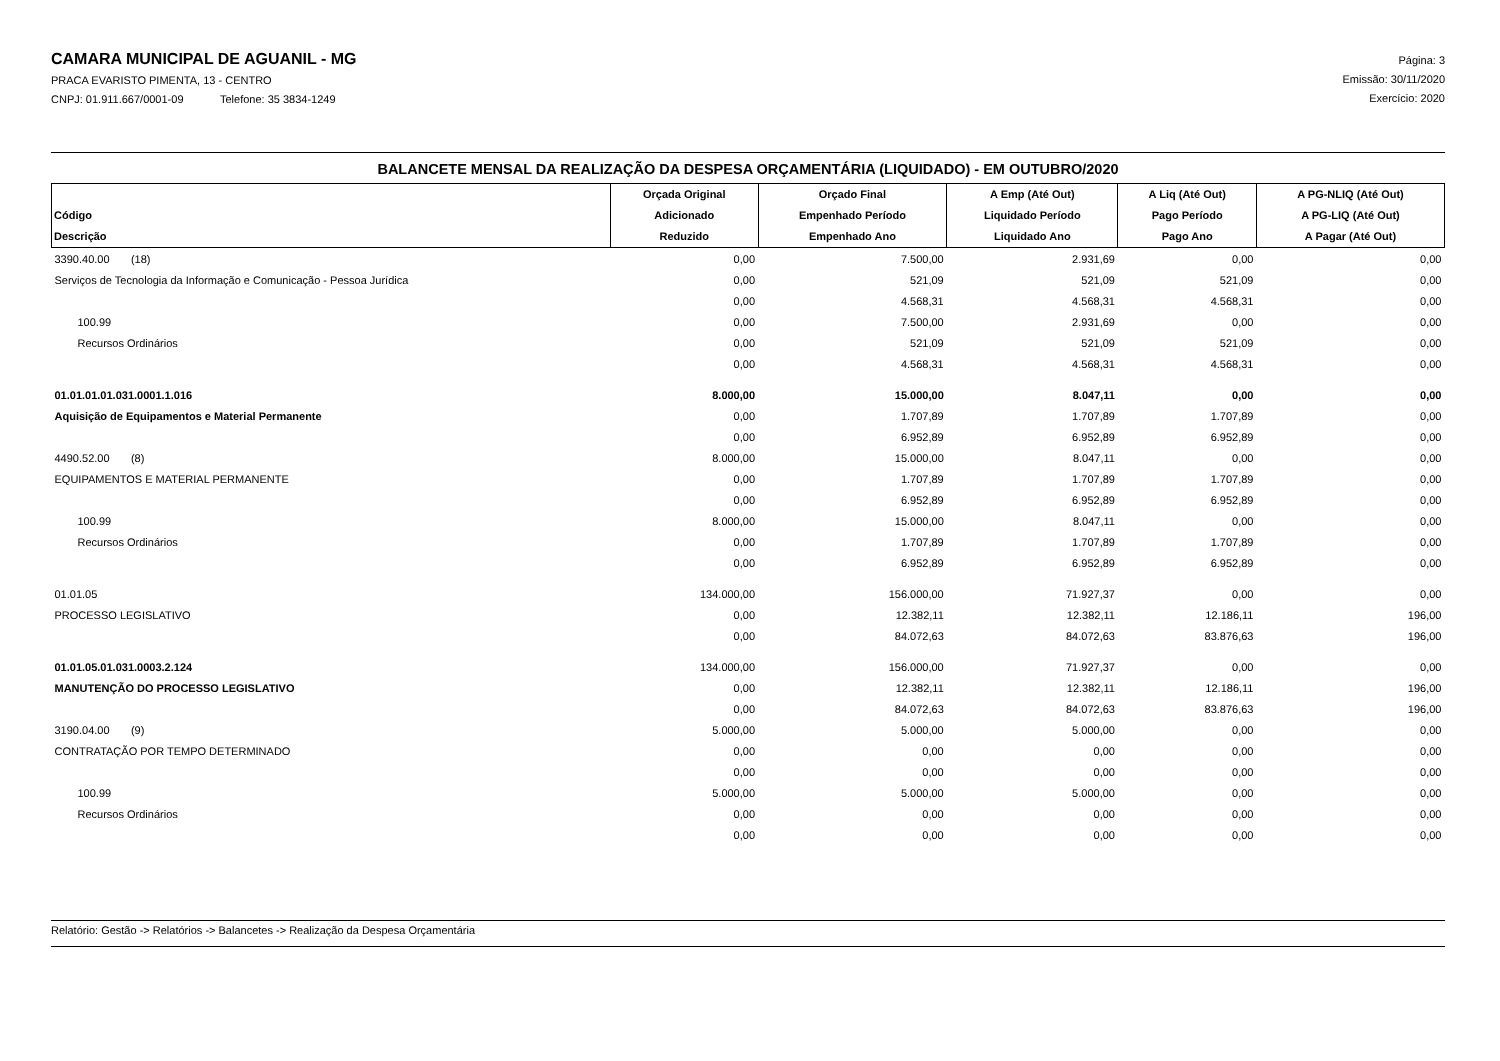CAMARA MUNICIPAL DE AGUANIL - MG
PRACA EVARISTO PIMENTA, 13 - CENTRO
CNPJ: 01.911.667/0001-09 Telefone: 35 3834-1249
Página: 3
Emissão: 30/11/2020
Exercício: 2020
BALANCETE MENSAL DA REALIZAÇÃO DA DESPESA ORÇAMENTÁRIA (LIQUIDADO) - EM OUTUBRO/2020
| Código Descrição | Orçada Original Adicionado Reduzido | Orçado Final Empenhado Período Empenhado Ano | A Emp (Até Out) Liquidado Período Liquidado Ano | A Liq (Até Out) Pago Período Pago Ano | A PG-NLIQ (Até Out) A PG-LIQ (Até Out) A Pagar (Até Out) |
| --- | --- | --- | --- | --- | --- |
| 3390.40.00 (18) | 0,00 | 7.500,00 | 2.931,69 | 0,00 | 0,00 |
| Serviços de Tecnologia da Informação e Comunicação - Pessoa Jurídica | 0,00 | 521,09 | 521,09 | 521,09 | 0,00 |
| | 0,00 | 4.568,31 | 4.568,31 | 4.568,31 | 0,00 |
| 100.99 | 0,00 | 7.500,00 | 2.931,69 | 0,00 | 0,00 |
| Recursos Ordinários | 0,00 | 521,09 | 521,09 | 521,09 | 0,00 |
| | 0,00 | 4.568,31 | 4.568,31 | 4.568,31 | 0,00 |
| 01.01.01.01.031.0001.1.016 | 8.000,00 | 15.000,00 | 8.047,11 | 0,00 | 0,00 |
| Aquisição de Equipamentos e Material Permanente | 0,00 | 1.707,89 | 1.707,89 | 1.707,89 | 0,00 |
| | 0,00 | 6.952,89 | 6.952,89 | 6.952,89 | 0,00 |
| 4490.52.00 (8) | 8.000,00 | 15.000,00 | 8.047,11 | 0,00 | 0,00 |
| EQUIPAMENTOS E MATERIAL PERMANENTE | 0,00 | 1.707,89 | 1.707,89 | 1.707,89 | 0,00 |
| | 0,00 | 6.952,89 | 6.952,89 | 6.952,89 | 0,00 |
| 100.99 | 8.000,00 | 15.000,00 | 8.047,11 | 0,00 | 0,00 |
| Recursos Ordinários | 0,00 | 1.707,89 | 1.707,89 | 1.707,89 | 0,00 |
| | 0,00 | 6.952,89 | 6.952,89 | 6.952,89 | 0,00 |
| 01.01.05 | 134.000,00 | 156.000,00 | 71.927,37 | 0,00 | 0,00 |
| PROCESSO LEGISLATIVO | 0,00 | 12.382,11 | 12.382,11 | 12.186,11 | 196,00 |
| | 0,00 | 84.072,63 | 84.072,63 | 83.876,63 | 196,00 |
| 01.01.05.01.031.0003.2.124 | 134.000,00 | 156.000,00 | 71.927,37 | 0,00 | 0,00 |
| MANUTENÇÃO DO PROCESSO LEGISLATIVO | 0,00 | 12.382,11 | 12.382,11 | 12.186,11 | 196,00 |
| | 0,00 | 84.072,63 | 84.072,63 | 83.876,63 | 196,00 |
| 3190.04.00 (9) | 5.000,00 | 5.000,00 | 5.000,00 | 0,00 | 0,00 |
| CONTRATAÇÃO POR TEMPO DETERMINADO | 0,00 | 0,00 | 0,00 | 0,00 | 0,00 |
| | 0,00 | 0,00 | 0,00 | 0,00 | 0,00 |
| 100.99 | 5.000,00 | 5.000,00 | 5.000,00 | 0,00 | 0,00 |
| Recursos Ordinários | 0,00 | 0,00 | 0,00 | 0,00 | 0,00 |
| | 0,00 | 0,00 | 0,00 | 0,00 | 0,00 |
Relatório: Gestão -> Relatórios -> Balancetes -> Realização da Despesa Orçamentária